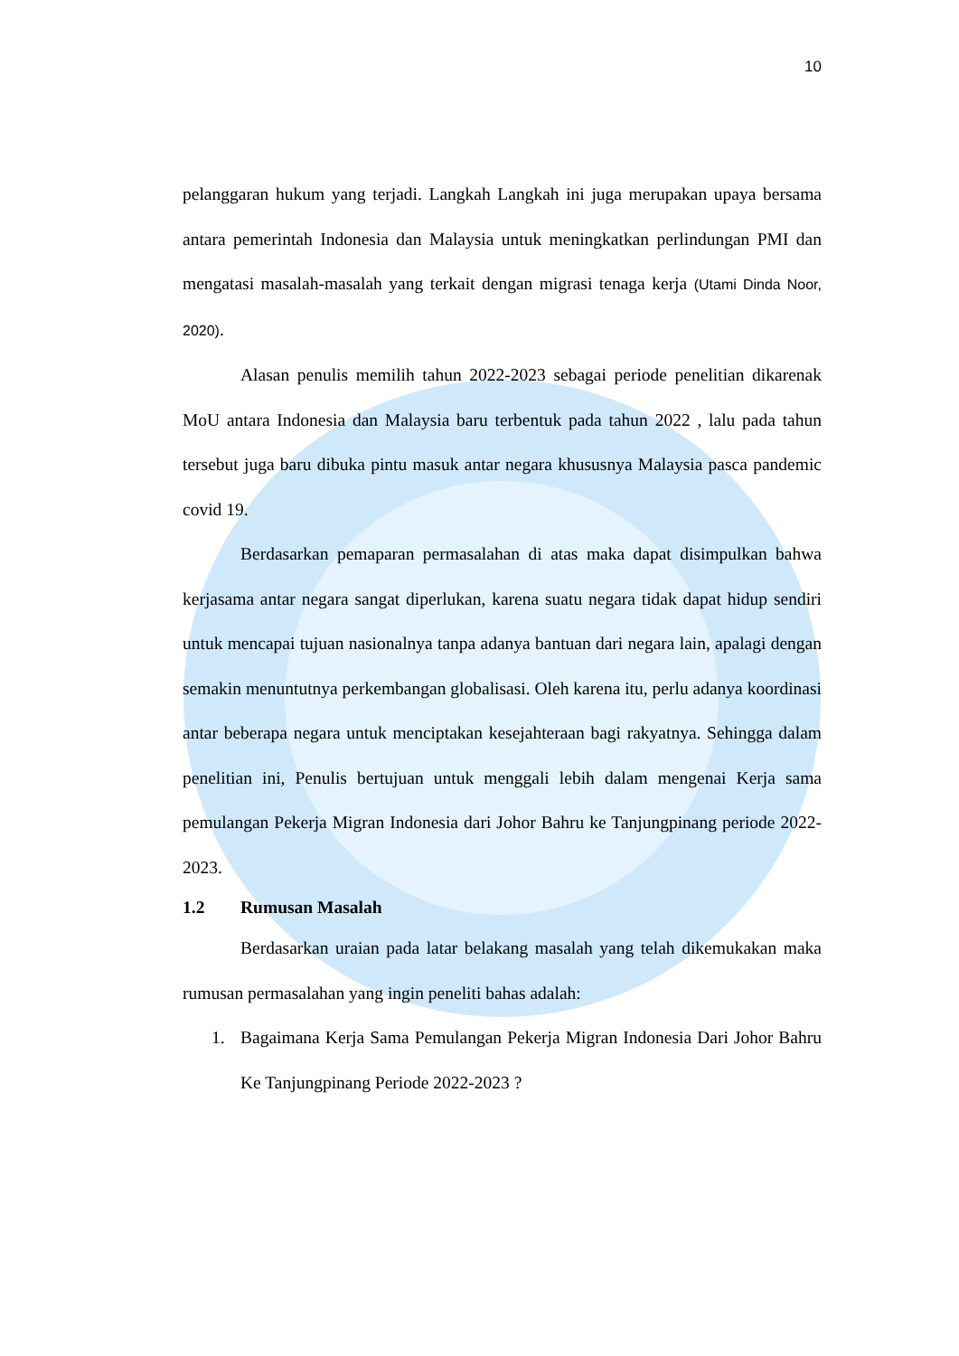10
pelanggaran hukum yang terjadi. Langkah Langkah ini juga merupakan upaya bersama antara pemerintah Indonesia dan Malaysia untuk meningkatkan perlindungan PMI dan mengatasi masalah-masalah yang terkait dengan migrasi tenaga kerja (Utami Dinda Noor, 2020).
Alasan penulis memilih tahun 2022-2023 sebagai periode penelitian dikarenak MoU antara Indonesia dan Malaysia baru terbentuk pada tahun 2022 , lalu pada tahun tersebut juga baru dibuka pintu masuk antar negara khususnya Malaysia pasca pandemic covid 19.
Berdasarkan pemaparan permasalahan di atas maka dapat disimpulkan bahwa kerjasama antar negara sangat diperlukan, karena suatu negara tidak dapat hidup sendiri untuk mencapai tujuan nasionalnya tanpa adanya bantuan dari negara lain, apalagi dengan semakin menuntutnya perkembangan globalisasi. Oleh karena itu, perlu adanya koordinasi antar beberapa negara untuk menciptakan kesejahteraan bagi rakyatnya. Sehingga dalam penelitian ini, Penulis bertujuan untuk menggali lebih dalam mengenai Kerja sama pemulangan Pekerja Migran Indonesia dari Johor Bahru ke Tanjungpinang periode 2022-2023.
1.2 Rumusan Masalah
Berdasarkan uraian pada latar belakang masalah yang telah dikemukakan maka rumusan permasalahan yang ingin peneliti bahas adalah:
1. Bagaimana Kerja Sama Pemulangan Pekerja Migran Indonesia Dari Johor Bahru Ke Tanjungpinang Periode 2022-2023 ?